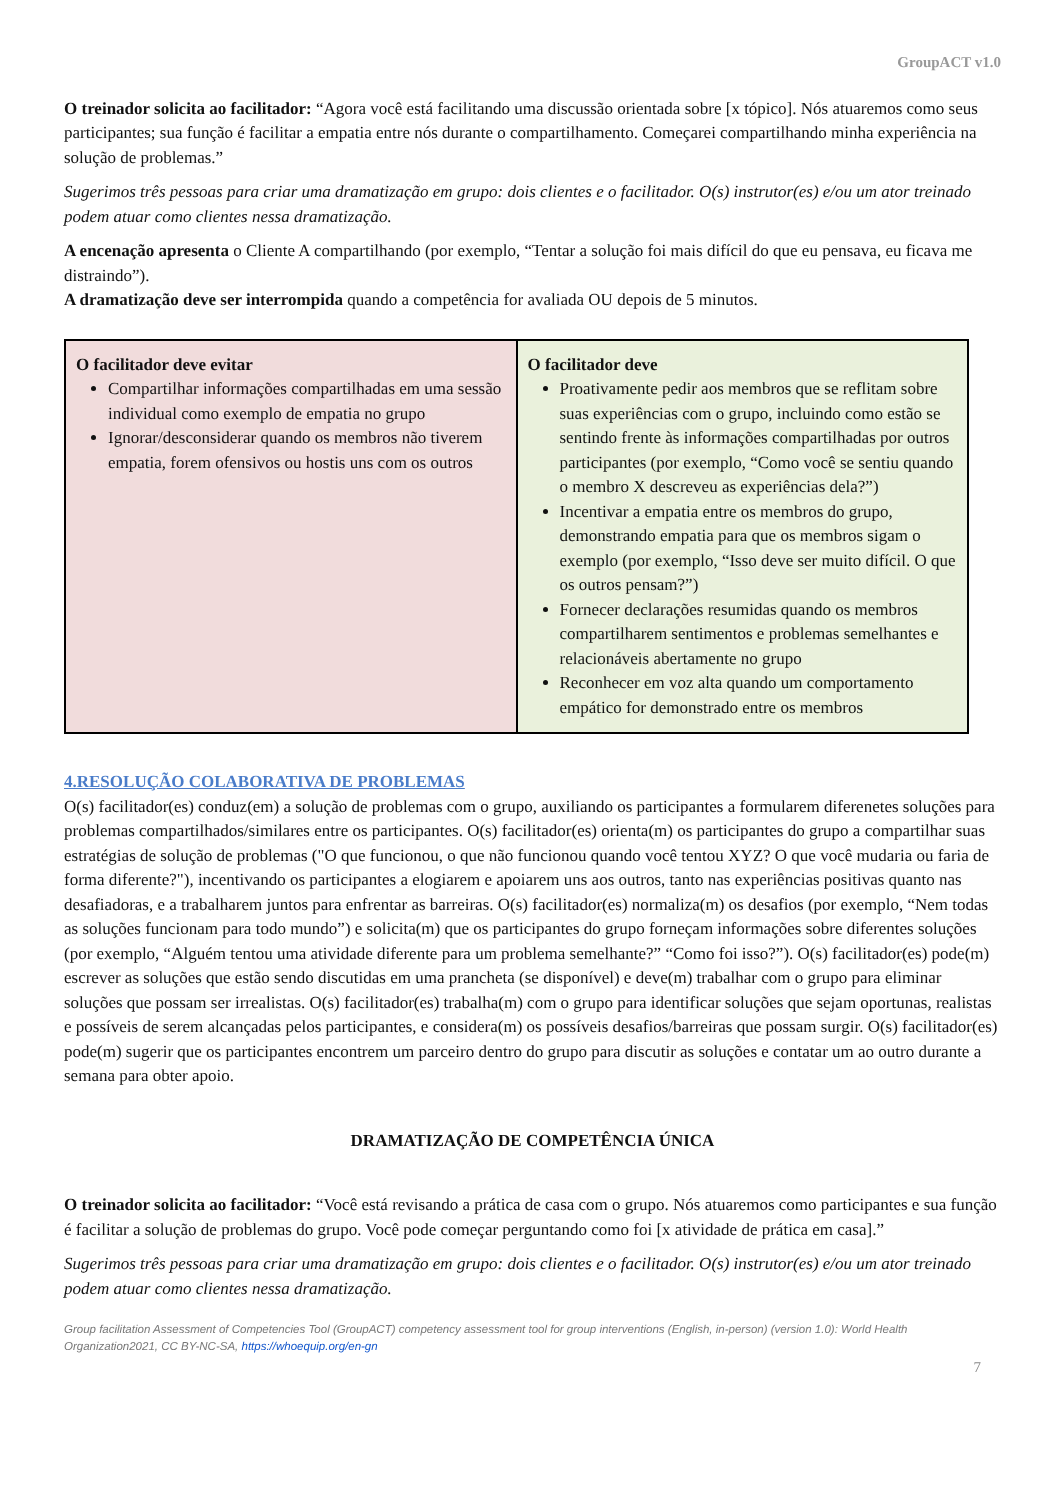GroupACT v1.0
O treinador solicita ao facilitador: “Agora você está facilitando uma discussão orientada sobre [x tópico]. Nós atuaremos como seus participantes; sua função é facilitar a empatia entre nós durante o compartilhamento. Começarei compartilhando minha experiência na solução de problemas.”
Sugerimos três pessoas para criar uma dramatização em grupo: dois clientes e o facilitador. O(s) instrutor(es) e/ou um ator treinado podem atuar como clientes nessa dramatização.
A encenação apresenta o Cliente A compartilhando (por exemplo, “Tentar a solução foi mais difícil do que eu pensava, eu ficava me distraindo”).
A dramatização deve ser interrompida quando a competência for avaliada OU depois de 5 minutos.
| O facilitador deve evitar Compartilhar informações compartilhadas em uma sessão individual como exemplo de empatia no grupo Ignorar/desconsiderar quando os membros não tiverem empatia, forem ofensivos ou hostis uns com os outros | O facilitador deve Proativamente pedir aos membros que se reflitam sobre suas experiências com o grupo, incluindo como estão se sentindo frente às informações compartilhadas por outros participantes (por exemplo, “Como você se sentiu quando o membro X descreveu as experiências dela?”) Incentivar a empatia entre os membros do grupo, demonstrando empatia para que os membros sigam o exemplo (por exemplo, “Isso deve ser muito difícil. O que os outros pensam?”) Fornecer declarações resumidas quando os membros compartilharem sentimentos e problemas semelhantes e relacionáveis abertamente no grupo Reconhecer em voz alta quando um comportamento empático for demonstrado entre os membros |
4.RESOLUÇÃO COLABORATIVA DE PROBLEMAS
O(s) facilitador(es) conduz(em) a solução de problemas com o grupo, auxiliando os participantes a formularem diferenetes soluções para problemas compartilhados/similares entre os participantes. O(s) facilitador(es) orienta(m) os participantes do grupo a compartilhar suas estratégias de solução de problemas ("O que funcionou, o que não funcionou quando você tentou XYZ? O que você mudaria ou faria de forma diferente?"), incentivando os participantes a elogiarem e apoiarem uns aos outros, tanto nas experiências positivas quanto nas desafiadoras, e a trabalharem juntos para enfrentar as barreiras. O(s) facilitador(es) normaliza(m) os desafios (por exemplo, “Nem todas as soluções funcionam para todo mundo”) e solicita(m) que os participantes do grupo forneçam informações sobre diferentes soluções (por exemplo, “Alguém tentou uma atividade diferente para um problema semelhante?” “Como foi isso?”). O(s) facilitador(es) pode(m) escrever as soluções que estão sendo discutidas em uma prancheta (se disponível) e deve(m) trabalhar com o grupo para eliminar soluções que possam ser irrealistas. O(s) facilitador(es) trabalha(m) com o grupo para identificar soluções que sejam oportunas, realistas e possíveis de serem alcançadas pelos participantes, e considera(m) os possíveis desafios/barreiras que possam surgir. O(s) facilitador(es) pode(m) sugerir que os participantes encontrem um parceiro dentro do grupo para discutir as soluções e contatar um ao outro durante a semana para obter apoio.
DRAMATIZAÇÃO DE COMPETÊNCIA ÚNICA
O treinador solicita ao facilitador: “Você está revisando a prática de casa com o grupo. Nós atuaremos como participantes e sua função é facilitar a solução de problemas do grupo. Você pode começar perguntando como foi [x atividade de prática em casa].”
Sugerimos três pessoas para criar uma dramatização em grupo: dois clientes e o facilitador. O(s) instrutor(es) e/ou um ator treinado podem atuar como clientes nessa dramatização.
Group facilitation Assessment of Competencies Tool (GroupACT) competency assessment tool for group interventions (English, in-person) (version 1.0): World Health Organization2021, CC BY-NC-SA, https://whoequip.org/en-gn
7